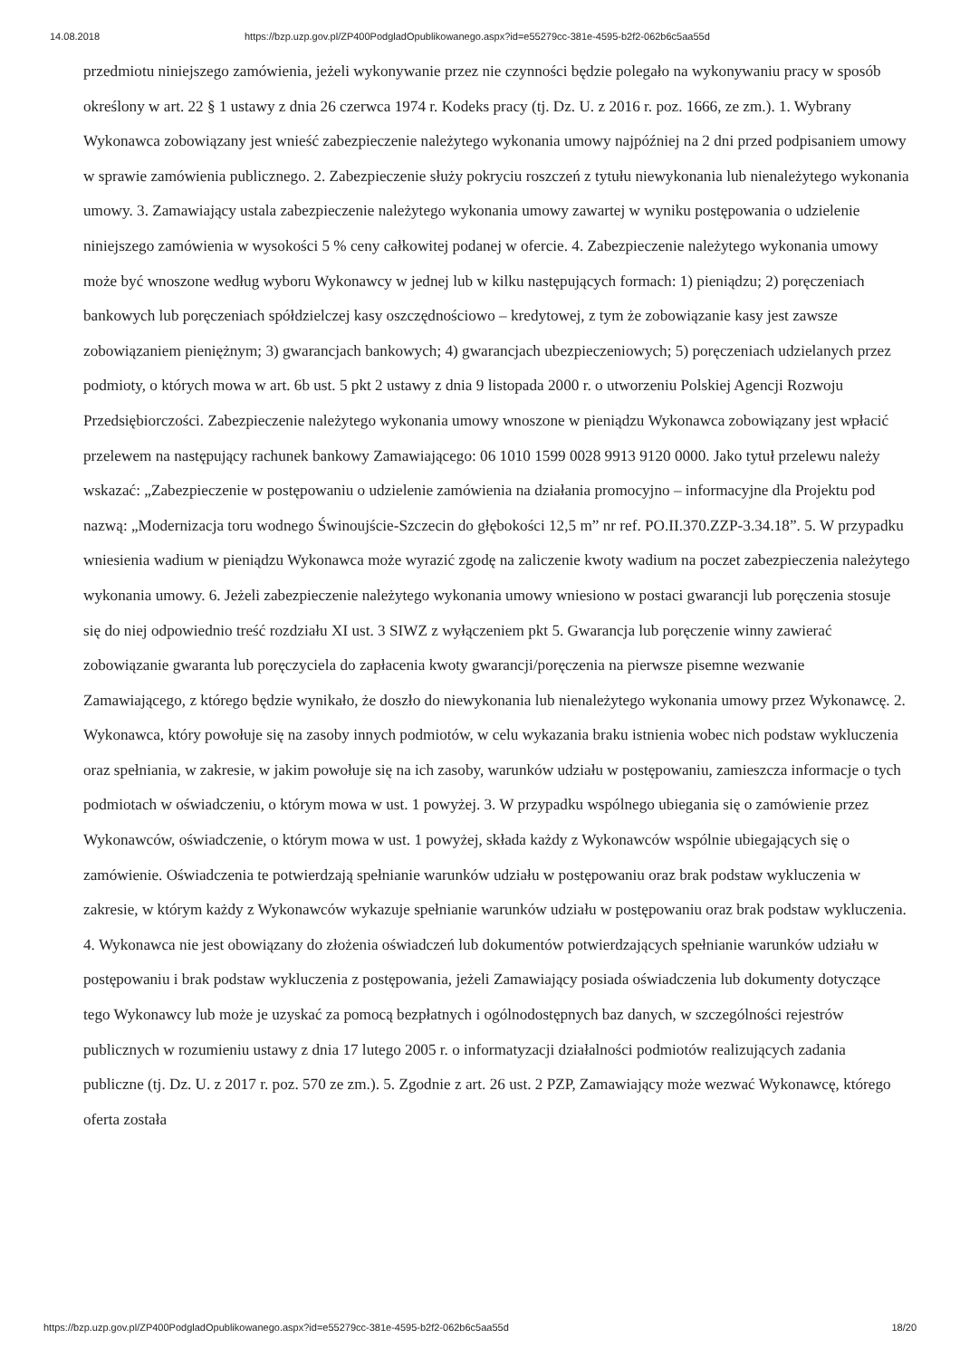14.08.2018 https://bzp.uzp.gov.pl/ZP400PodgladOpublikowanego.aspx?id=e55279cc-381e-4595-b2f2-062b6c5aa55d
przedmiotu niniejszego zamówienia, jeżeli wykonywanie przez nie czynności będzie polegało na wykonywaniu pracy w sposób określony w art. 22 § 1 ustawy z dnia 26 czerwca 1974 r. Kodeks pracy (tj. Dz. U. z 2016 r. poz. 1666, ze zm.). 1. Wybrany Wykonawca zobowiązany jest wnieść zabezpieczenie należytego wykonania umowy najpóźniej na 2 dni przed podpisaniem umowy w sprawie zamówienia publicznego. 2. Zabezpieczenie służy pokryciu roszczeń z tytułu niewykonania lub nienależytego wykonania umowy. 3. Zamawiający ustala zabezpieczenie należytego wykonania umowy zawartej w wyniku postępowania o udzielenie niniejszego zamówienia w wysokości 5 % ceny całkowitej podanej w ofercie. 4. Zabezpieczenie należytego wykonania umowy może być wnoszone według wyboru Wykonawcy w jednej lub w kilku następujących formach: 1) pieniądzu; 2) poręczeniach bankowych lub poręczeniach spółdzielczej kasy oszczędnościowo – kredytowej, z tym że zobowiązanie kasy jest zawsze zobowiązaniem pieniężnym; 3) gwarancjach bankowych; 4) gwarancjach ubezpieczeniowych; 5) poręczeniach udzielanych przez podmioty, o których mowa w art. 6b ust. 5 pkt 2 ustawy z dnia 9 listopada 2000 r. o utworzeniu Polskiej Agencji Rozwoju Przedsiębiorczości. Zabezpieczenie należytego wykonania umowy wnoszone w pieniądzu Wykonawca zobowiązany jest wpłacić przelewem na następujący rachunek bankowy Zamawiającego: 06 1010 1599 0028 9913 9120 0000. Jako tytuł przelewu należy wskazać: „Zabezpieczenie w postępowaniu o udzielenie zamówienia na działania promocyjno – informacyjne dla Projektu pod nazwą: „Modernizacja toru wodnego Świnoujście-Szczecin do głębokości 12,5 m” nr ref. PO.II.370.ZZP-3.34.18”. 5. W przypadku wniesienia wadium w pieniądzu Wykonawca może wyrazić zgodę na zaliczenie kwoty wadium na poczet zabezpieczenia należytego wykonania umowy. 6. Jeżeli zabezpieczenie należytego wykonania umowy wniesiono w postaci gwarancji lub poręczenia stosuje się do niej odpowiednio treść rozdziału XI ust. 3 SIWZ z wyłączeniem pkt 5. Gwarancja lub poręczenie winny zawierać zobowiązanie gwaranta lub poręczyciela do zapłacenia kwoty gwarancji/poręczenia na pierwsze pisemne wezwanie Zamawiającego, z którego będzie wynikało, że doszło do niewykonania lub nienależytego wykonania umowy przez Wykonawcę. 2. Wykonawca, który powołuje się na zasoby innych podmiotów, w celu wykazania braku istnienia wobec nich podstaw wykluczenia oraz spełniania, w zakresie, w jakim powołuje się na ich zasoby, warunków udziału w postępowaniu, zamieszcza informacje o tych podmiotach w oświadczeniu, o którym mowa w ust. 1 powyżej. 3. W przypadku wspólnego ubiegania się o zamówienie przez Wykonawców, oświadczenie, o którym mowa w ust. 1 powyżej, składa każdy z Wykonawców wspólnie ubiegających się o zamówienie. Oświadczenia te potwierdzają spełnianie warunków udziału w postępowaniu oraz brak podstaw wykluczenia w zakresie, w którym każdy z Wykonawców wykazuje spełnianie warunków udziału w postępowaniu oraz brak podstaw wykluczenia. 4. Wykonawca nie jest obowiązany do złożenia oświadczeń lub dokumentów potwierdzających spełnianie warunków udziału w postępowaniu i brak podstaw wykluczenia z postępowania, jeżeli Zamawiający posiada oświadczenia lub dokumenty dotyczące tego Wykonawcy lub może je uzyskać za pomocą bezpłatnych i ogólnodostępnych baz danych, w szczególności rejestrów publicznych w rozumieniu ustawy z dnia 17 lutego 2005 r. o informatyzacji działalności podmiotów realizujących zadania publiczne (tj. Dz. U. z 2017 r. poz. 570 ze zm.). 5. Zgodnie z art. 26 ust. 2 PZP, Zamawiający może wezwać Wykonawcę, którego oferta została
https://bzp.uzp.gov.pl/ZP400PodgladOpublikowanego.aspx?id=e55279cc-381e-4595-b2f2-062b6c5aa55d 18/20